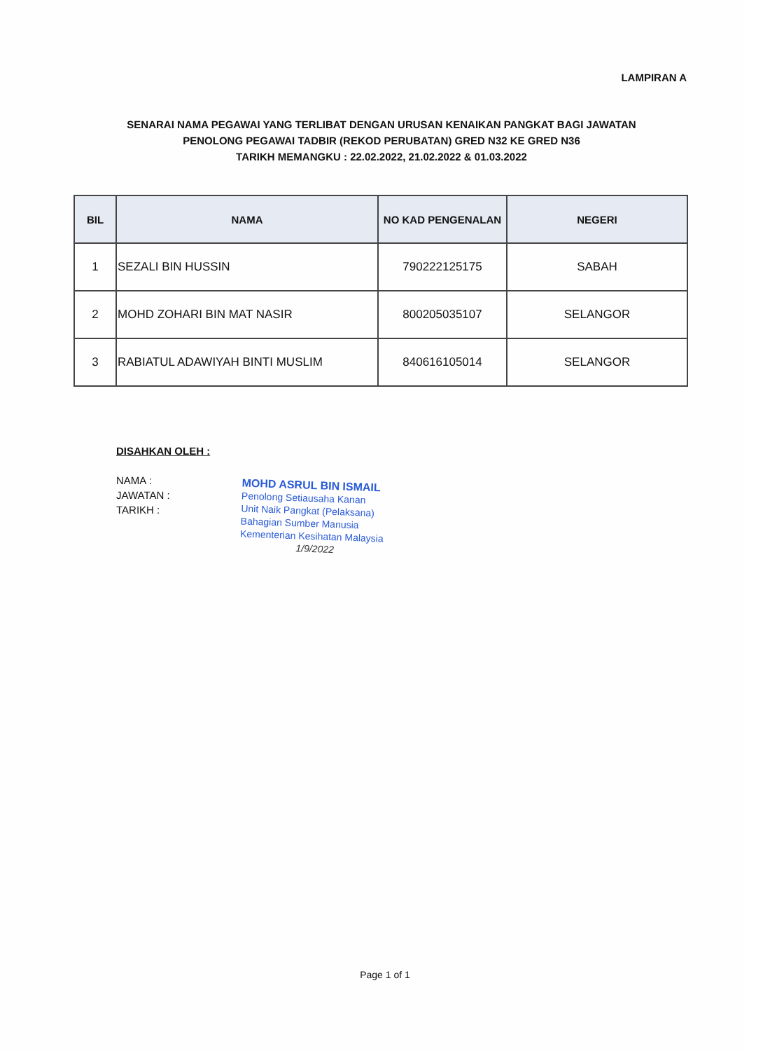LAMPIRAN A
SENARAI NAMA PEGAWAI YANG TERLIBAT DENGAN URUSAN KENAIKAN PANGKAT BAGI JAWATAN
PENOLONG PEGAWAI TADBIR (REKOD PERUBATAN) GRED N32 KE GRED N36
TARIKH MEMANGKU : 22.02.2022, 21.02.2022 & 01.03.2022
| BIL | NAMA | NO KAD PENGENALAN | NEGERI |
| --- | --- | --- | --- |
| 1 | SEZALI BIN HUSSIN | 790222125175 | SABAH |
| 2 | MOHD ZOHARI BIN MAT NASIR | 800205035107 | SELANGOR |
| 3 | RABIATUL ADAWIYAH BINTI MUSLIM | 840616105014 | SELANGOR |
DISAHKAN OLEH :
NAMA :
JAWATAN :
TARIKH :
MOHD ASRUL BIN ISMAIL
Penolong Setiausaha Kanan
Unit Naik Pangkat (Pelaksana)
Bahagian Sumber Manusia
Kementerian Kesihatan Malaysia
1/9/2022
Page 1 of 1